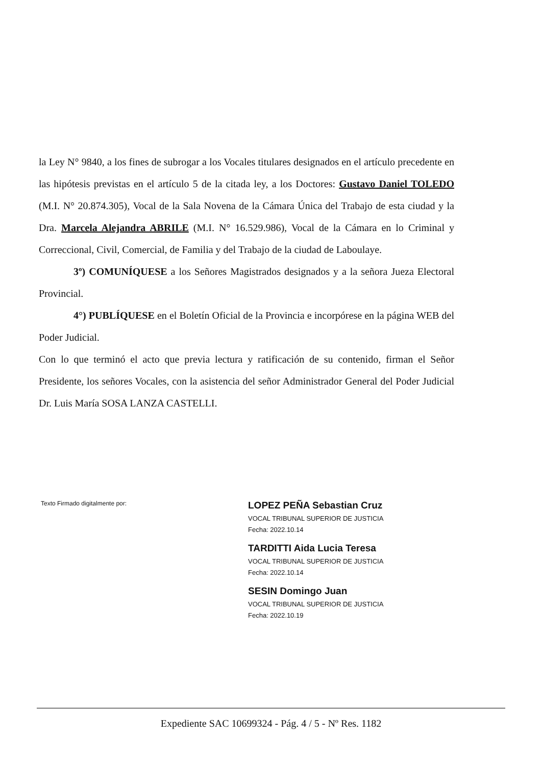la Ley N° 9840, a los fines de subrogar a los Vocales titulares designados en el artículo precedente en las hipótesis previstas en el artículo 5 de la citada ley, a los Doctores: Gustavo Daniel TOLEDO (M.I. N° 20.874.305), Vocal de la Sala Novena de la Cámara Única del Trabajo de esta ciudad y la Dra. Marcela Alejandra ABRILE (M.I. N° 16.529.986), Vocal de la Cámara en lo Criminal y Correccional, Civil, Comercial, de Familia y del Trabajo de la ciudad de Laboulaye.
3º) COMUNÍQUESE a los Señores Magistrados designados y a la señora Jueza Electoral Provincial.
4°) PUBLÍQUESE en el Boletín Oficial de la Provincia e incorpórese en la página WEB del Poder Judicial.
Con lo que terminó el acto que previa lectura y ratificación de su contenido, firman el Señor Presidente, los señores Vocales, con la asistencia del señor Administrador General del Poder Judicial Dr. Luis María SOSA LANZA CASTELLI.
Texto Firmado digitalmente por:
LOPEZ PEÑA Sebastian Cruz
VOCAL TRIBUNAL SUPERIOR DE JUSTICIA
Fecha: 2022.10.14
TARDITTI Aida Lucia Teresa
VOCAL TRIBUNAL SUPERIOR DE JUSTICIA
Fecha: 2022.10.14
SESIN Domingo Juan
VOCAL TRIBUNAL SUPERIOR DE JUSTICIA
Fecha: 2022.10.19
Expediente SAC 10699324 - Pág. 4 / 5 - Nº Res. 1182